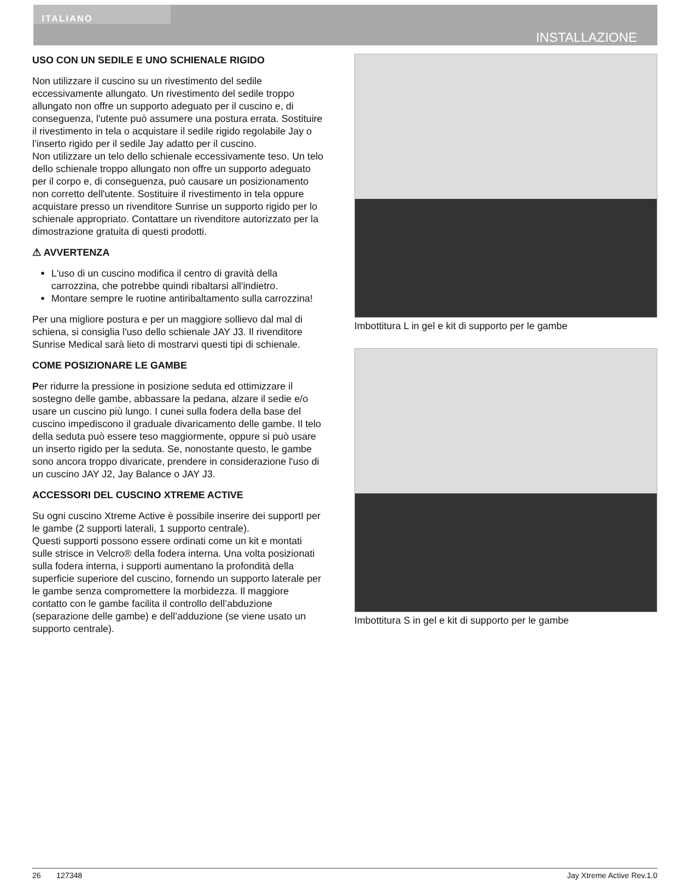ITALIANO
INSTALLAZIONE
USO CON UN SEDILE E UNO SCHIENALE RIGIDO
Non utilizzare il cuscino su un rivestimento del sedile eccessivamente allungato. Un rivestimento del sedile troppo allungato non offre un supporto adeguato per il cuscino e, di conseguenza, l'utente può assumere una postura errata. Sostituire il rivestimento in tela o acquistare il sedile rigido regolabile Jay o l’inserto rigido per il sedile Jay adatto per il cuscino.
Non utilizzare un telo dello schienale eccessivamente teso. Un telo dello schienale troppo allungato non offre un supporto adeguato per il corpo e, di conseguenza, può causare un posizionamento non corretto dell'utente. Sostituire il rivestimento in tela oppure acquistare presso un rivenditore Sunrise un supporto rigido per lo schienale appropriato. Contattare un rivenditore autorizzato per la dimostrazione gratuita di questi prodotti.
⚠ AVVERTENZA
L'uso di un cuscino modifica il centro di gravità della carrozzina, che potrebbe quindi ribaltarsi all'indietro.
Montare sempre le ruotine antiribaltamento sulla carrozzina!
Per una migliore postura e per un maggiore sollievo dal mal di schiena, si consiglia l'uso dello schienale JAY J3. Il rivenditore Sunrise Medical sarà lieto di mostrarvi questi tipi di schienale.
COME POSIZIONARE LE GAMBE
Per ridurre la pressione in posizione seduta ed ottimizzare il sostegno delle gambe, abbassare la pedana, alzare il sedie e/o usare un cuscino più lungo. I cunei sulla fodera della base del cuscino impediscono il graduale divaricamento delle gambe. Il telo della seduta può essere teso maggiormente, oppure si può usare un inserto rigido per la seduta. Se, nonostante questo, le gambe sono ancora troppo divaricate, prendere in considerazione l'uso di un cuscino JAY J2, Jay Balance o JAY J3.
ACCESSORI DEL CUSCINO XTREME ACTIVE
Su ogni cuscino Xtreme Active è possibile inserire dei supportI per le gambe (2 supporti laterali, 1 supporto centrale).
Questi supporti possono essere ordinati come un kit e montati sulle strisce in Velcro® della fodera interna. Una volta posizionati sulla fodera interna, i supporti aumentano la profondità della superficie superiore del cuscino, fornendo un supporto laterale per le gambe senza compromettere la morbidezza. Il maggiore contatto con le gambe facilita il controllo dell’abduzione (separazione delle gambe) e dell’adduzione (se viene usato un supporto centrale).
Imbottitura L in gel e kit di supporto per le gambe
Imbottitura S in gel e kit di supporto per le gambe
26 127348 Jay Xtreme Active Rev.1.0